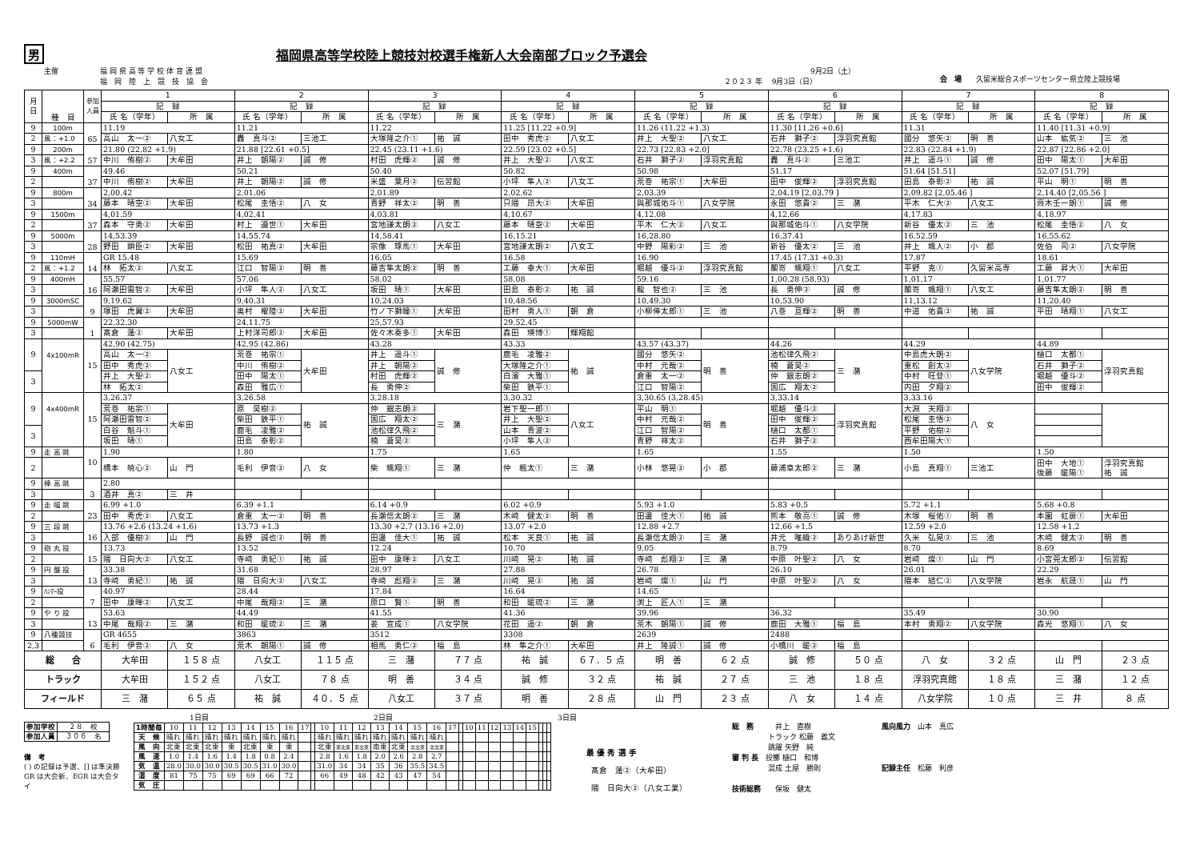男福岡県高等学校陸上競技対校選手権新人大会南部ブロック予選会
主催
福 岡 県 高 等 学 校 体 育 連 盟 福　岡　陸　上　競　技　協　会
　　　　　　　　　　　　9月2日（土） ２０２３ 年　 9月3日（日）
会　場　　久留米総合スポーツセンター県立陸上競技場
| 月 日 | 種 目 | 参加 人員 | 1 | | 2 | | 3 | | 4 | | 5 | | 6 | | 7 | | 8 | |
| --- | --- | --- | --- | --- | --- | --- | --- | --- | --- | --- | --- | --- | --- | --- | --- | --- | --- | --- |
| | | | 記 録 | | 記 録 | | 記 録 | | 記 録 | | 記 録 | | 記 録 | | 記 録 | | 記 録 | |
| | | | 氏 名（学年） | 所 属 | 氏 名（学年） | 所 属 | 氏 名（学年） | 所 属 | 氏 名（学年） | 所 属 | 氏 名（学年） | 所 属 | 氏 名（学年） | 所 属 | 氏 名（学年） | 所 属 | 氏 名（学年） | 所 属 |
| 9 | 100m | 65 | 11.19 | | 11.21 | | 11.22 | | 11.25 [11.22 +0.9] | | 11.26 (11.22 +1.3) | | 11.30 [11.26 +0.6] | | 11.31 | | 11.40 [11.31 +0.9] | |
| 2 | 風：+1.0 | | 高山 太一② | 八女工 | 轟 真斗② | 三池工 | 大塚隆之介① | 祐 誠 | 田中 秀虎② | 八女工 | 井上 大聖② | 八女工 | 石井 獅子② | 浮羽究真館 | 國分 悠矢② | 明 善 | 山本 紘気② | 三 池 |
| 9 | 200m | 57 | 21.80 (22.82 +1.9) | | 21.88 [22.61 +0.5] | | 22.45 (23.11 +1.6) | | 22.59 [23.02 +0.5] | | 22.73 [22.83 +2.0] | | 22.78 (23.25 +1.6) | | 22.83 (22.84 +1.9) | | 22.87 [22.86 +2.0] | |
| 3 | 風：+2.2 | | 中川 侑樹② | 大牟田 | 井上 朝陽② | 誠 修 | 村田 虎輝② | 誠 修 | 井上 大聖② | 八女工 | 石井 獅子② | 浮羽究真館 | 轟 真斗② | 三池工 | 井上 遥斗① | 誠 修 | 田中 陽太① | 大牟田 |
| 9 | 400m | 37 | 49.46 | | 50.21 | | 50.40 | | 50.82 | | 50.98 | | 51.17 | | 51.64 [51.51] | | 52.07 [51.79] | |
| 2 | | | 中川 侑樹② | 大牟田 | 井上 朝陽② | 誠 修 | 米盛 葉月② | 伝習館 | 小坪 隼人② | 八女工 | 荒巻 祐宗① | 大牟田 | 田中 俊輝② | 浮羽究真館 | 田島 泰彰② | 祐 誠 | 平山 明① | 明 善 |
| 9 | 800m | 34 | 2,00.42 | | 2,01.06 | | 2,01.89 | | 2,02.62 | | 2,03.39 | | 2,04.19 [2,03.79 ] | | 2,09.82 [2,05.46 ] | | 2,14.40 [2,05.56 ] | |
| 3 | | | 藤本 晴空② | 大牟田 | 松尾 圭悟② | 八 女 | 青野 祥太② | 明 善 | 只隈 昂大② | 大牟田 | 與那城佑斗① | 八女学院 | 永田 悠貴② | 三 潴 | 平木 仁大② | 八女工 | 齊木壬一朗① | 誠 修 |
| 9 | 1500m | 37 | 4,01.59 | | 4,02.41 | | 4,03.81 | | 4,10.67 | | 4,12.08 | | 4,12.66 | | 4,17.83 | | 4,18.97 | |
| 2 | | | 森本 守勇② | 大牟田 | 村上 遵世① | 大牟田 | 宮地謙太朗② | 八女工 | 藤本 晴空② | 大牟田 | 平木 仁大② | 八女工 | 與那城佑斗① | 八女学院 | 新谷 優太② | 三 池 | 松尾 圭悟② | 八 女 |
| 9 | 5000m | 28 | 14,53.39 | | 14,55.74 | | 14,58.41 | | 16,15.21 | | 16,28.80 | | 16,37.41 | | 16,52.59 | | 16,55.62 | |
| 3 | | | 野田 顕臣② | 大牟田 | 松田 祐真② | 大牟田 | 宗像 琢馬① | 大牟田 | 宮地謙太朗② | 八女工 | 中野 陽彩② | 三 池 | 新谷 優太② | 三 池 | 井上 颯人② | 小 郡 | 佐伯 司② | 八女学院 |
| 9 | 110mH | 14 | GR 15.48 | | 15.69 | | 16.05 | | 16.58 | | 16.90 | | 17.45 (17.31 +0.3) | | 17.87 | | 18.61 | |
| 2 | 風：+1.2 | | 林 拓太② | 八女工 | 江口 智陽② | 明 善 | 藤吉隼太朗② | 明 善 | 工藤 幸大① | 大牟田 | 堀越 優斗② | 浮羽究真館 | 鬮嵜 颯翔① | 八女工 | 平野 克① | 久留米高専 | 工藤 昇大① | 大牟田 |
| 9 | 400mH | 16 | 55.57 | | 57.06 | | 58.02 | | 58.08 | | 59.16 | | 1,00.28 (58.93) | | 1,01.17 | | 1,01.77 | |
| 3 | | | 阿瀬田雷智② | 大牟田 | 小坪 隼人② | 八女工 | 坂田 晴① | 大牟田 | 田島 泰彰② | 祐 誠 | 龍 智也② | 三 池 | 長 勇伸② | 誠 修 | 鬮嵜 颯翔① | 八女工 | 藤吉隼太朗② | 明 善 |
| 9 | 3000mSC | 9 | 9,19.62 | | 9,40.31 | | 10,24.03 | | 10,48.56 | | 10,49.30 | | 10,53.90 | | 11,13.12 | | 11,20.40 | |
| 3 | | | 塚田 虎翼② | 大牟田 | 奥村 櫂陸② | 大牟田 | 竹ノ下獅瞳① | 大牟田 | 田村 勇人① | 朝 倉 | 小柳倖太郎① | 三 池 | 八巻 亘輝② | 明 善 | 中道 佑貴② | 祐 誠 | 平田 晴翔① | 八女工 |
| 9 | 5000mW | 1 | 22,32.30 | | 24,11.75 | | 25,57.93 | | 29,52.45 | | | | | | | | | |
| 3 | | | 髙倉 蓮② | 大牟田 | 上村洋司郎② | 大牟田 | 佐々木奏多① | 大牟田 | 森田 瑛博① | 輝翔館 | | | | | | | | |
| 9 | 4x100mR | 15 | 42.90 (42.75) | | 42.95 (42.86) | | 43.28 | | 43.33 | | 43.57 (43.37) | | 44.26 | | 44.29 | | 44.89 | |
| | | | 高山 太一② | 八女工 | 荒巻 祐宗① | 大牟田 | 井上 遥斗① | 誠 修 | 鹿毛 凌雅② | 祐 誠 | 國分 悠矢② | 明 善 | 池松律久飛② | 三 潴 | 中島虎大朗② | 八女学院 | 樋口 太都① | 浮羽究真館 |
| | | | 田中 秀虎② | | 中川 侑樹② | | 井上 朝陽② | | 大塚隆之介① | | 中村 元哉② | | 楠 蒼昊② | | 重松 創太② | | 石井 獅子② | |
| 3 | | | 井上 大聖② | | 田中 陽太① | | 村田 虎輝② | | 白濱 大雅① | | 倉重 太一② | | 仲 銀志朗② | | 中村 旺登① | | 堀越 優斗② | |
| | | | 林 拓太② | | 森田 雅広① | | 長 勇伸② | | 柴田 鉄平① | | 江口 智陽② | | 国広 翔太② | | 内田 夕翔② | | 田中 俊輝② | |
| 9 | 4x400mR | 15 | 3,26.37 | | 3,26.58 | | 3,28.18 | | 3,30.32 | | 3,30.65 (3,28.45) | | 3,33.14 | | 3,33.16 | | | |
| | | | 荒巻 祐宗① | 大牟田 | 原 昊樹② | 祐 誠 | 仲 銀志朗② | 三 潴 | 岩下聖一郎① | 八女工 | 平山 明① | 明 善 | 堀越 優斗② | 浮羽究真館 | 大淵 天翔② | 八 女 | | |
| | | | 阿瀬田雷智② | | 柴田 鉄平① | | 国広 翔太② | | 井上 大聖② | | 中村 元哉② | | 田中 俊輝② | | 松尾 圭悟② | | | |
| 3 | | | 白谷 魁斗① | | 鹿毛 凌雅② | | 池松律久飛② | | 山本 青波② | | 江口 智陽② | | 樋口 太都① | | 平野 佑樹② | | | |
| | | | 坂田 晴① | | 田島 泰彰② | | 楠 蒼昊② | | 小坪 隼人② | | 青野 祥太② | | 石井 獅子② | | 西牟田陽大① | | | |
| 9 | 走 高 跳 | 10 | 1.90 | | 1.80 | | 1.75 | | 1.65 | | 1.65 | | 1.55 | | 1.50 | | 1.50 | |
| 2 | | | 橋本 暁心② | 山 門 | 毛利 伊音② | 八 女 | 柴 颯翔① | 三 潴 | 仲 楓太① | 三 潴 | 小林 悠晃② | 小 郡 | 藤浦章太郎② | 三 潴 | 小島 真翔① | 三池工 | 田中 大地① 後藤 暖陽① | 浮羽究真館 祐 誠 |
| 9 | 棒 高 跳 | 3 | 2.80 | | | | | | | | | | | | | | | |
| 3 | | | 酒井 真② | 三 井 | | | | | | | | | | | | | | |
| 9 | 走 幅 跳 | 23 | 6.99 +1.0 | | 6.39 +1.1 | | 6.14 +0.9 | | 6.02 +0.9 | | 5.93 +1.0 | | 5.83 +0.5 | | 5.72 +1.1 | | 5.68 +0.8 | |
| 2 | | | 田中 秀虎② | 八女工 | 倉重 太一② | 明 善 | 長瀬信太朗② | 三 潴 | 木﨑 健太② | 明 善 | 田邊 佳大① | 祐 誠 | 熊本 敬亮① | 誠 修 | 木塚 桜佑① | 明 善 | 本園 虹扉① | 大牟田 |
| 9 | 三 段 跳 | 16 | 13.76 +2.6 (13.24 +1.6) | | 13.73 +1.3 | | 13.30 +2.7 (13.16 +2.0) | | 13.07 +2.0 | | 12.88 +2.7 | | 12.66 +1.5 | | 12.59 +2.0 | | 12.58 +1.2 | |
| 3 | | | 入部 優樹② | 山 門 | 長野 誠也② | 明 善 | 田邊 佳大① | 祐 誠 | 松本 天良① | 祐 誠 | 長瀬信太朗② | 三 潴 | 井元 唯織② | ありあけ新世 | 久米 弘晃② | 三 池 | 木﨑 健太② | 明 善 |
| 9 | 砲 丸 投 | 15 | 13.73 | | 13.52 | | 12.24 | | 10.70 | | 9.05 | | 8.79 | | 8.70 | | 8.69 | |
| 2 | | | 隈 日向大② | 八女工 | 寺﨑 勇紀① | 祐 誠 | 田中 康暉② | 八女工 | 川﨑 晃② | 祐 誠 | 寺﨑 彪翔② | 三 潴 | 中原 叶聖② | 八 女 | 岩﨑 燦① | 山 門 | 小宮莞太郎② | 伝習館 |
| 9 | 円 盤 投 | 13 | 33.38 | | 31.68 | | 28.97 | | 27.88 | | 26.78 | | 26.10 | | 26.01 | | 22.29 | |
| 3 | | | 寺﨑 勇紀① | 祐 誠 | 隈 日向大② | 八女工 | 寺﨑 彪翔② | 三 潴 | 川﨑 晃② | 祐 誠 | 岩﨑 燦① | 山 門 | 中原 叶聖② | 八 女 | 隈本 結仁② | 八女学院 | 岩永 航晟① | 山 門 |
| 9 | ﾊﾝﾏｰ投 | 7 | 40.97 | | 28.44 | | 17.84 | | 16.64 | | 14.65 | | | | | | | |
| 2 | | | 田中 康暉② | 八女工 | 中尾 哉翔② | 三 潴 | 原口 賢① | 明 善 | 和田 暖琉② | 三 潴 | 渕上 匠人① | 三 潴 | | | | | | |
| 9 | や り 投 | 13 | 53.63 | | 44.49 | | 41.55 | | 41.36 | | 39.96 | | 36.32 | | 35.49 | | 30.90 | |
| 3 | | | 中尾 哉翔② | 三 潴 | 和田 暖琉② | 三 潴 | 姜 宣成① | 八女学院 | 花田 遥② | 朝 倉 | 荒木 朝陽① | 誠 修 | 鹿田 大雅① | 福 島 | 本村 勇翔② | 八女学院 | 森光 悠翔① | 八 女 |
| 9 | 八種競技 | 6 | GR 4655 | | 3863 | | 3512 | | 3308 | | 2639 | | 2488 | | | | | |
| 2,3 | | | 毛利 伊音② | 八 女 | 荒木 朝陽① | 誠 修 | 相馬 勇仁② | 福 島 | 林 隼之介① | 大牟田 | 井上 隆誠① | 誠 修 | 小橋川 暖② | 福 島 | | | | |
| 総 合 | | | 大牟田 | １５８ 点 | 八女工 | １１５ 点 | 三 潴 | ７７ 点 | 祐 誠 | ６７．５ 点 | 明 善 | ６２ 点 | 誠 修 | ５０ 点 | 八 女 | ３２ 点 | 山 門 | ２３ 点 |
| トラック | | | 大牟田 | １５２ 点 | 八女工 | ７８ 点 | 明 善 | ３４ 点 | 誠 修 | ３２ 点 | 祐 誠 | ２７ 点 | 三 池 | １８ 点 | 浮羽究真館 | １８ 点 | 三 潴 | １２ 点 |
| フィールド | | | 三 潴 | ６５ 点 | 祐 誠 | ４０．５ 点 | 八女工 | ３７ 点 | 明 善 | ２８ 点 | 山 門 | ２３ 点 | 八 女 | １４ 点 | 八女学院 | １０ 点 | 三 井 | ８ 点 |
| 参加学校 | ２８ 校 |
| 参加人員 | ３０６ 名 |
備　考
( ) の記録は予選、[] は準決勝
GR は大会新、EGR は大会タイ
1日目 2日目 3日目
| 1時間毎 | 10 | 11 | 12 | 13 | 14 | 15 | 16 | 17 | | 10 | 11 | 12 | 13 | 14 | 15 | 16 | 17 | | 10 | 11 | 12 | 13 | 14 | 15 | | | |
| 天 候 | 晴れ | 晴れ | 晴れ | 晴れ | 晴れ | 晴れ | 晴れ | | | 晴れ | 晴れ | 晴れ | 晴れ | 晴れ | 晴れ | 晴れ | | | | | | | | | | | |
| 風 向 | 北東 | 北東 | 北東 | 東 | 北東 | 東 | 東 | | | 北東 | 東北東 | 東北東 | 南東 | 北東 | 北北東 | 北北東 | | | | | | | | | | | |
| 風 速 | 1.0 | 1.4 | 1.6 | 1.4 | 1.8 | 0.8 | 2.4 | | | 2.8 | 1.6 | 1.8 | 2.0 | 2.6 | 2.8 | 2.7 | | | | | | | | | | | |
| 気 温 | 28.0 | 30.0 | 30.0 | 30.5 | 30.5 | 31.0 | 30.0 | | | 31.0 | 34 | 34 | 35 | 36 | 35.5 | 34.5 | | | | | | | | | | | |
| 湿 度 | 81 | 75 | 75 | 69 | 69 | 66 | 72 | | | 66 | 49 | 48 | 42 | 43 | 47 | 54 | | | | | | | | | | | |
| 気 圧 | | | | | | | | | | | | | | | | | | | | | | | | | | | |
最 優 秀 選 手
髙倉　蓮②（大牟田）
隈　日向大②（八女工業）
総　務　　　井上　直樹
　　　　　トラック 松藤　義文
　　　　　跳躍 矢野　純
審 判 長　投擲 樋口　和博
　　　　　混成 土屋　勝則
技術総務　　保坂　健太
風向風力　山本　真広
記録主任　松藤　利彦